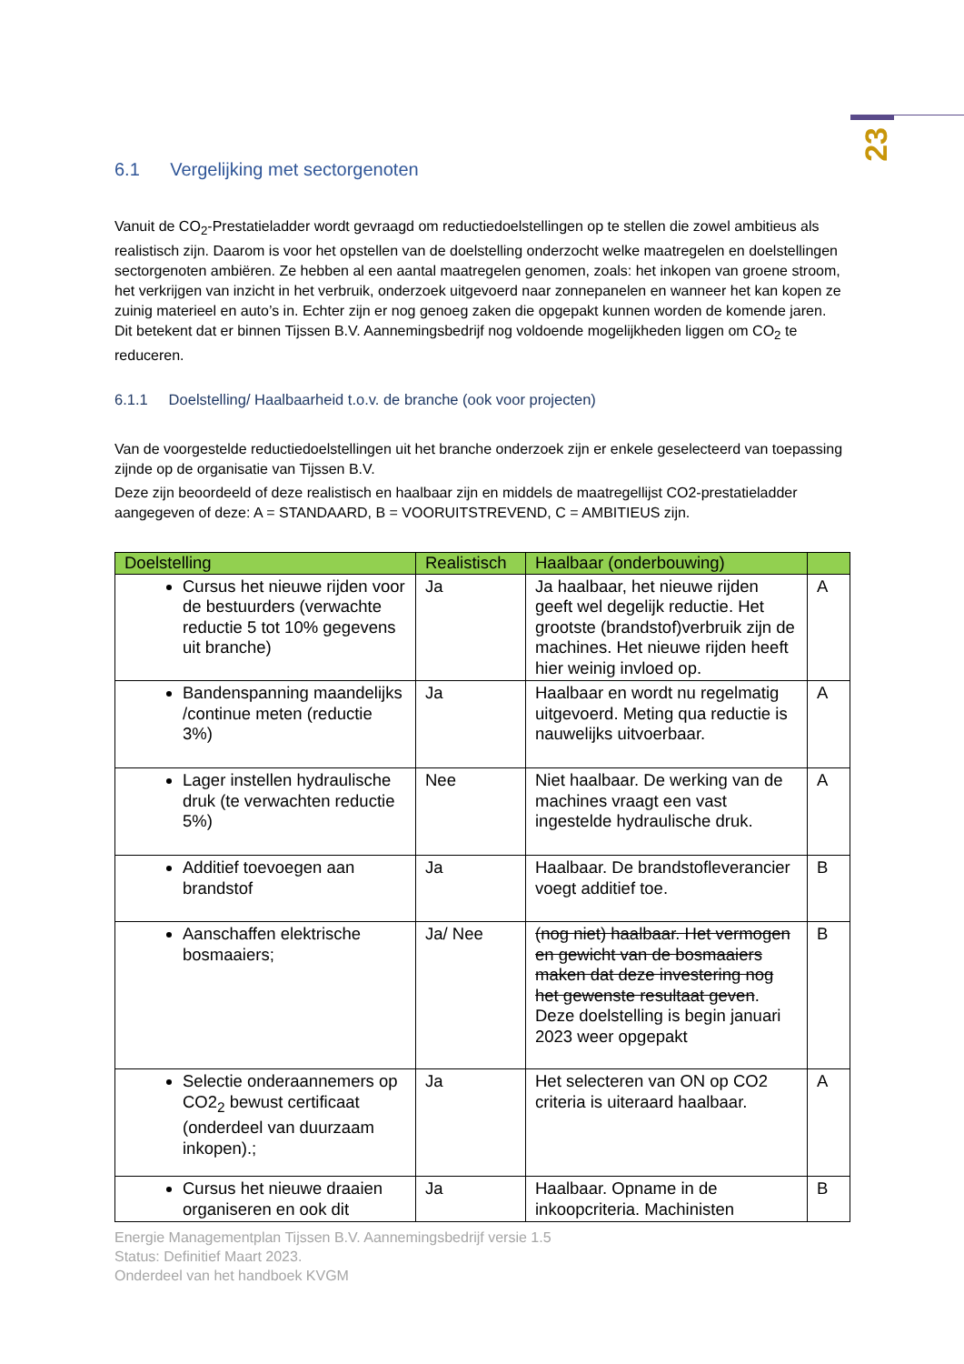23
6.1 Vergelijking met sectorgenoten
Vanuit de CO<sub>2</sub>-Prestatieladder wordt gevraagd om reductiedoelstellingen op te stellen die zowel ambitieus als realistisch zijn. Daarom is voor het opstellen van de doelstelling onderzocht welke maatregelen en doelstellingen sectorgenoten ambiëren. Ze hebben al een aantal maatregelen genomen, zoals: het inkopen van groene stroom, het verkrijgen van inzicht in het verbruik, onderzoek uitgevoerd naar zonnepanelen en wanneer het kan kopen ze zuinig materieel en auto’s in. Echter zijn er nog genoeg zaken die opgepakt kunnen worden de komende jaren.
Dit betekent dat er binnen Tijssen B.V. Aannemingsbedrijf nog voldoende mogelijkheden liggen om CO<sub>2</sub> te reduceren.
6.1.1 Doelstelling/ Haalbaarheid t.o.v. de branche (ook voor projecten)
Van de voorgestelde reductiedoelstellingen uit het branche onderzoek zijn er enkele geselecteerd van toepassing zijnde op de organisatie van Tijssen B.V.
Deze zijn beoordeeld of deze realistisch en haalbaar zijn en middels de maatregellijst CO2-prestatieladder aangegeven of deze: A = STANDAARD, B = VOORUITSTREVEND, C = AMBITIEUS zijn.
| Doelstelling | Realistisch | Haalbaar (onderbouwing) | |
| --- | --- | --- | --- |
| Cursus het nieuwe rijden voor de bestuurders (verwachte reductie 5 tot 10% gegevens uit branche) | Ja | Ja haalbaar, het nieuwe rijden geeft wel degelijk reductie. Het grootste (brandstof)verbruik zijn de machines. Het nieuwe rijden heeft hier weinig invloed op. | A |
| Bandenspanning maandelijks /continue meten (reductie 3%) | Ja | Haalbaar en wordt nu regelmatig uitgevoerd. Meting qua reductie is nauwelijks uitvoerbaar. | A |
| Lager instellen hydraulische druk (te verwachten reductie 5%) | Nee | Niet haalbaar. De werking van de machines vraagt een vast ingestelde hydraulische druk. | A |
| Additief toevoegen aan brandstof | Ja | Haalbaar. De brandstofleverancier voegt additief toe. | B |
| Aanschaffen elektrische bosmaaiers; | Ja/ Nee | (nog niet) haalbaar. Het vermogen en gewicht van de bosmaaiers maken dat deze investering nog het gewenste resultaat geven . Deze doelstelling is begin januari 2023 weer opgepakt | B |
| Selectie onderaannemers op CO2<sub>2</sub> bewust certificaat (onderdeel van duurzaam inkopen).; | Ja | Het selecteren van ON op CO2 criteria is uiteraard haalbaar. | A |
| Cursus het nieuwe draaien organiseren en ook dit | Ja | Haalbaar. Opname in de inkoopcriteria. Machinisten | B |
Energie Managementplan Tijssen B.V. Aannemingsbedrijf versie 1.5
Status: Definitief Maart 2023.
Onderdeel van het handboek KVGM